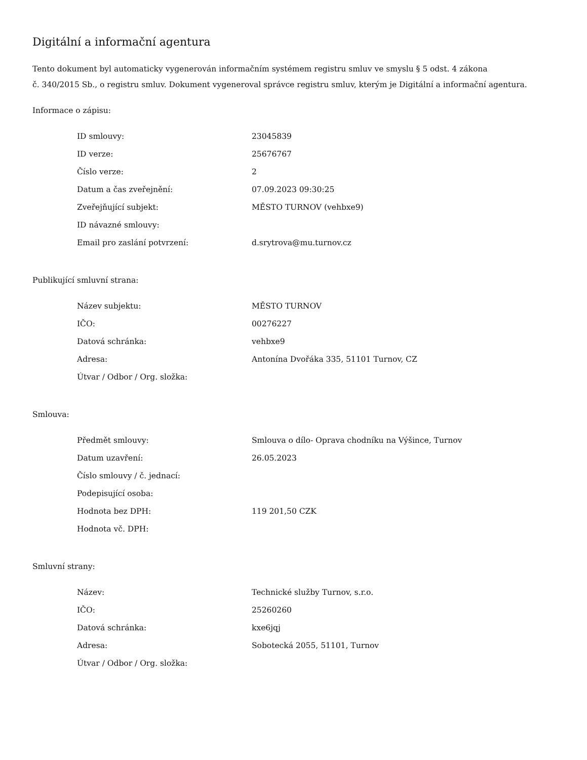Digitální a informační agentura
Tento dokument byl automaticky vygenerován informačním systémem registru smluv ve smyslu § 5 odst. 4 zákona
č. 340/2015 Sb., o registru smluv. Dokument vygeneroval správce registru smluv, kterým je Digitální a informační agentura.
Informace o zápisu:
| ID smlouvy: | 23045839 |
| ID verze: | 25676767 |
| Číslo verze: | 2 |
| Datum a čas zveřejnění: | 07.09.2023 09:30:25 |
| Zveřejňující subjekt: | MĚSTO TURNOV (vehbxe9) |
| ID návazné smlouvy: | |
| Email pro zaslání potvrzení: | d.srytrova@mu.turnov.cz |
Publikující smluvní strana:
| Název subjektu: | MĚSTO TURNOV |
| IČO: | 00276227 |
| Datová schránka: | vehbxe9 |
| Adresa: | Antonína Dvořáka 335, 51101 Turnov, CZ |
| Útvar / Odbor / Org. složka: | |
Smlouva:
| Předmět smlouvy: | Smlouva o dílo- Oprava chodníku na Výšince, Turnov |
| Datum uzavření: | 26.05.2023 |
| Číslo smlouvy / č. jednací: | |
| Podepisující osoba: | |
| Hodnota bez DPH: | 119 201,50 CZK |
| Hodnota vč. DPH: | |
Smluvní strany:
| Název: | Technické služby Turnov, s.r.o. |
| IČO: | 25260260 |
| Datová schránka: | kxe6jqj |
| Adresa: | Sobotecká 2055, 51101, Turnov |
| Útvar / Odbor / Org. složka: | |